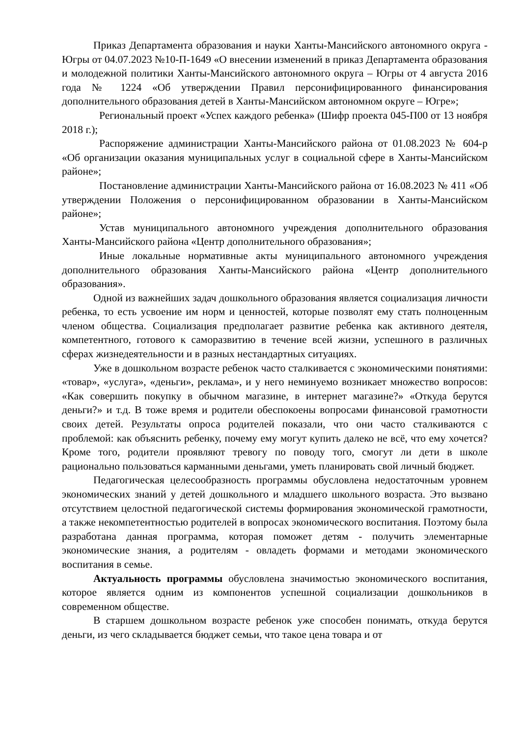Приказ Департамента образования и науки Ханты-Мансийского автономного округа - Югры от 04.07.2023 №10-П-1649 «О внесении изменений в приказ Департамента образования и молодежной политики Ханты-Мансийского автономного округа – Югры от 4 августа 2016 года № 1224 «Об утверждении Правил персонифицированного финансирования дополнительного образования детей в Ханты-Мансийском автономном округе – Югре»;
Региональный проект «Успех каждого ребенка» (Шифр проекта 045-П00 от 13 ноября 2018 г.);
Распоряжение администрации Ханты-Мансийского района от 01.08.2023 № 604-р «Об организации оказания муниципальных услуг в социальной сфере в Ханты-Мансийском районе»;
Постановление администрации Ханты-Мансийского района от 16.08.2023 № 411 «Об утверждении Положения о персонифицированном образовании в Ханты-Мансийском районе»;
Устав муниципального автономного учреждения дополнительного образования Ханты-Мансийского района «Центр дополнительного образования»;
Иные локальные нормативные акты муниципального автономного учреждения дополнительного образования Ханты-Мансийского района «Центр дополнительного образования».
Одной из важнейших задач дошкольного образования является социализация личности ребенка, то есть усвоение им норм и ценностей, которые позволят ему стать полноценным членом общества. Социализация предполагает развитие ребенка как активного деятеля, компетентного, готового к саморазвитию в течение всей жизни, успешного в различных сферах жизнедеятельности и в разных нестандартных ситуациях.
Уже в дошкольном возрасте ребенок часто сталкивается с экономическими понятиями: «товар», «услуга», «деньги», реклама», и у него неминуемо возникает множество вопросов: «Как совершить покупку в обычном магазине, в интернет магазине?» «Откуда берутся деньги?» и т.д. В тоже время и родители обеспокоены вопросами финансовой грамотности своих детей. Результаты опроса родителей показали, что они часто сталкиваются с проблемой: как объяснить ребенку, почему ему могут купить далеко не всё, что ему хочется? Кроме того, родители проявляют тревогу по поводу того, смогут ли дети в школе рационально пользоваться карманными деньгами, уметь планировать свой личный бюджет.
Педагогическая целесообразность программы обусловлена недостаточным уровнем экономических знаний у детей дошкольного и младшего школьного возраста. Это вызвано отсутствием целостной педагогической системы формирования экономической грамотности, а также некомпетентностью родителей в вопросах экономического воспитания. Поэтому была разработана данная программа, которая поможет детям - получить элементарные экономические знания, а родителям - овладеть формами и методами экономического воспитания в семье.
Актуальность программы обусловлена значимостью экономического воспитания, которое является одним из компонентов успешной социализации дошкольников в современном обществе.
В старшем дошкольном возрасте ребенок уже способен понимать, откуда берутся деньги, из чего складывается бюджет семьи, что такое цена товара и от